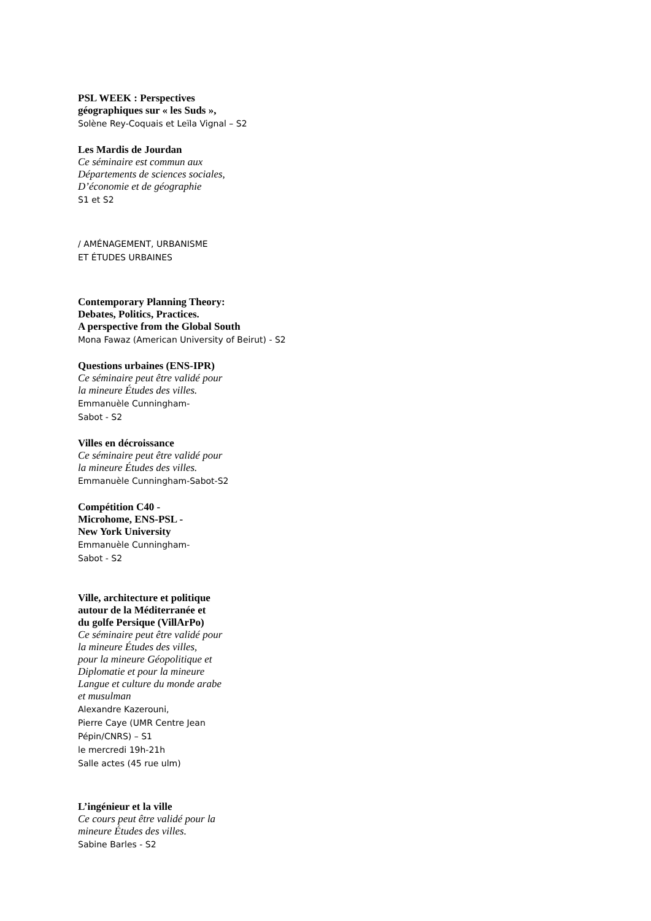PSL WEEK : Perspectives
géographiques sur « les Suds »,
Solène Rey-Coquais et Leïla Vignal – S2
Les Mardis de Jourdan
Ce séminaire est commun aux
Départements de sciences sociales,
D’économie et de géographie
S1 et S2
/ AMÉNAGEMENT, URBANISME
ET ÉTUDES URBAINES
Contemporary Planning Theory:
Debates, Politics, Practices.
A perspective from the Global South
Mona Fawaz (American University of Beirut) - S2
Questions urbaines (ENS-IPR)
Ce séminaire peut être validé pour
la mineure Études des villes.
Emmanuèle Cunningham-
Sabot - S2
Villes en décroissance
Ce séminaire peut être validé pour
la mineure Études des villes.
Emmanuèle Cunningham-Sabot-S2
Compétition C40 -
Microhome, ENS-PSL -
New York University
Emmanuèle Cunningham-
Sabot - S2
Ville, architecture et politique
autour de la Méditerranée et
du golfe Persique (VillArPo)
Ce séminaire peut être validé pour
la mineure Études des villes,
pour la mineure Géopolitique et
Diplomatie et pour la mineure
Langue et culture du monde arabe
et musulman
Alexandre Kazerouni,
Pierre Caye (UMR Centre Jean
Pépin/CNRS) – S1
le mercredi 19h-21h
Salle actes (45 rue ulm)
L’ingénieur et la ville
Ce cours peut être validé pour la
mineure Études des villes.
Sabine Barles - S2